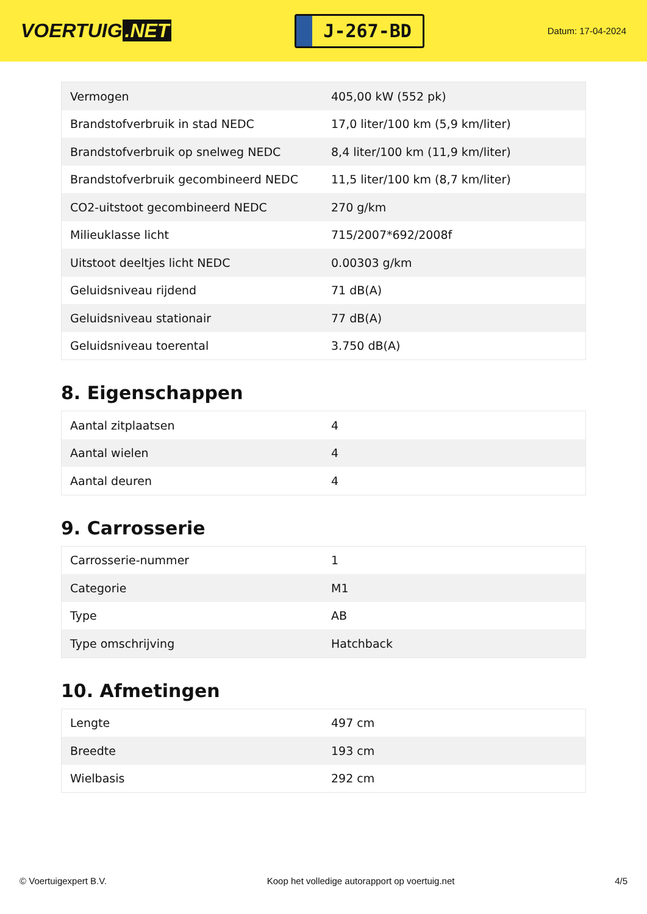VOERTUIG.NET
J-267-BD
Datum: 17-04-2024
| Vermogen | 405,00 kW (552 pk) |
| Brandstofverbruik in stad NEDC | 17,0 liter/100 km (5,9 km/liter) |
| Brandstofverbruik op snelweg NEDC | 8,4 liter/100 km (11,9 km/liter) |
| Brandstofverbruik gecombineerd NEDC | 11,5 liter/100 km (8,7 km/liter) |
| CO2-uitstoot gecombineerd NEDC | 270 g/km |
| Milieuklasse licht | 715/2007*692/2008f |
| Uitstoot deeltjes licht NEDC | 0.00303 g/km |
| Geluidsniveau rijdend | 71 dB(A) |
| Geluidsniveau stationair | 77 dB(A) |
| Geluidsniveau toerental | 3.750 dB(A) |
8. Eigenschappen
| Aantal zitplaatsen | 4 |
| Aantal wielen | 4 |
| Aantal deuren | 4 |
9. Carrosserie
| Carrosserie-nummer | 1 |
| Categorie | M1 |
| Type | AB |
| Type omschrijving | Hatchback |
10. Afmetingen
| Lengte | 497 cm |
| Breedte | 193 cm |
| Wielbasis | 292 cm |
© Voertuigexpert B.V. Koop het volledige autorapport op voertuig.net 4/5